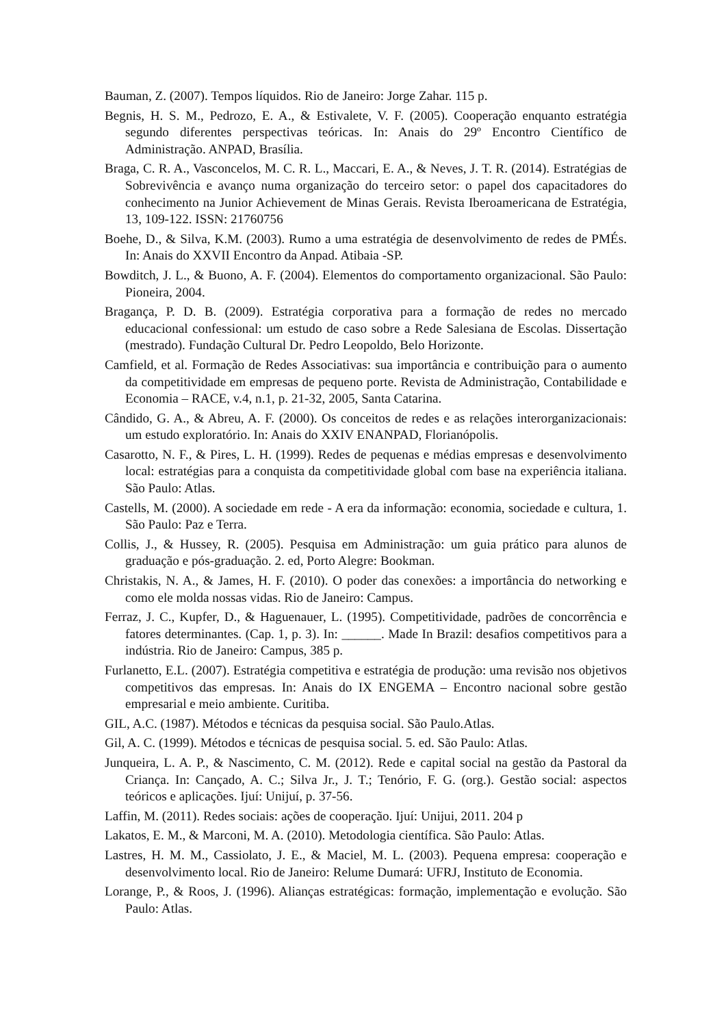Bauman, Z. (2007). Tempos líquidos. Rio de Janeiro: Jorge Zahar. 115 p.
Begnis, H. S. M., Pedrozo, E. A., & Estivalete, V. F. (2005). Cooperação enquanto estratégia segundo diferentes perspectivas teóricas. In: Anais do 29º Encontro Científico de Administração. ANPAD, Brasília.
Braga, C. R. A., Vasconcelos, M. C. R. L., Maccari, E. A., & Neves, J. T. R. (2014). Estratégias de Sobrevivência e avanço numa organização do terceiro setor: o papel dos capacitadores do conhecimento na Junior Achievement de Minas Gerais. Revista Iberoamericana de Estratégia, 13, 109-122. ISSN: 21760756
Boehe, D., & Silva, K.M. (2003). Rumo a uma estratégia de desenvolvimento de redes de PMÉs. In: Anais do XXVII Encontro da Anpad. Atibaia -SP.
Bowditch, J. L., & Buono, A. F. (2004). Elementos do comportamento organizacional. São Paulo: Pioneira, 2004.
Bragança, P. D. B. (2009). Estratégia corporativa para a formação de redes no mercado educacional confessional: um estudo de caso sobre a Rede Salesiana de Escolas. Dissertação (mestrado). Fundação Cultural Dr. Pedro Leopoldo, Belo Horizonte.
Camfield, et al. Formação de Redes Associativas: sua importância e contribuição para o aumento da competitividade em empresas de pequeno porte. Revista de Administração, Contabilidade e Economia – RACE, v.4, n.1, p. 21-32, 2005, Santa Catarina.
Cândido, G. A., & Abreu, A. F. (2000). Os conceitos de redes e as relações interorganizacionais: um estudo exploratório. In: Anais do XXIV ENANPAD, Florianópolis.
Casarotto, N. F., & Pires, L. H. (1999). Redes de pequenas e médias empresas e desenvolvimento local: estratégias para a conquista da competitividade global com base na experiência italiana. São Paulo: Atlas.
Castells, M. (2000). A sociedade em rede - A era da informação: economia, sociedade e cultura, 1. São Paulo: Paz e Terra.
Collis, J., & Hussey, R. (2005). Pesquisa em Administração: um guia prático para alunos de graduação e pós-graduação. 2. ed, Porto Alegre: Bookman.
Christakis, N. A., & James, H. F. (2010). O poder das conexões: a importância do networking e como ele molda nossas vidas. Rio de Janeiro: Campus.
Ferraz, J. C., Kupfer, D., & Haguenauer, L. (1995). Competitividade, padrões de concorrência e fatores determinantes. (Cap. 1, p. 3). In: ______. Made In Brazil: desafios competitivos para a indústria. Rio de Janeiro: Campus, 385 p.
Furlanetto, E.L. (2007). Estratégia competitiva e estratégia de produção: uma revisão nos objetivos competitivos das empresas. In: Anais do IX ENGEMA – Encontro nacional sobre gestão empresarial e meio ambiente. Curitiba.
GIL, A.C. (1987). Métodos e técnicas da pesquisa social. São Paulo.Atlas.
Gil, A. C. (1999). Métodos e técnicas de pesquisa social. 5. ed. São Paulo: Atlas.
Junqueira, L. A. P., & Nascimento, C. M. (2012). Rede e capital social na gestão da Pastoral da Criança. In: Cançado, A. C.; Silva Jr., J. T.; Tenório, F. G. (org.). Gestão social: aspectos teóricos e aplicações. Ijuí: Unijuí, p. 37-56.
Laffin, M. (2011). Redes sociais: ações de cooperação. Ijuí: Unijui, 2011. 204 p
Lakatos, E. M., & Marconi, M. A. (2010). Metodologia científica. São Paulo: Atlas.
Lastres, H. M. M., Cassiolato, J. E., & Maciel, M. L. (2003). Pequena empresa: cooperação e desenvolvimento local. Rio de Janeiro: Relume Dumará: UFRJ, Instituto de Economia.
Lorange, P., & Roos, J. (1996). Alianças estratégicas: formação, implementação e evolução. São Paulo: Atlas.